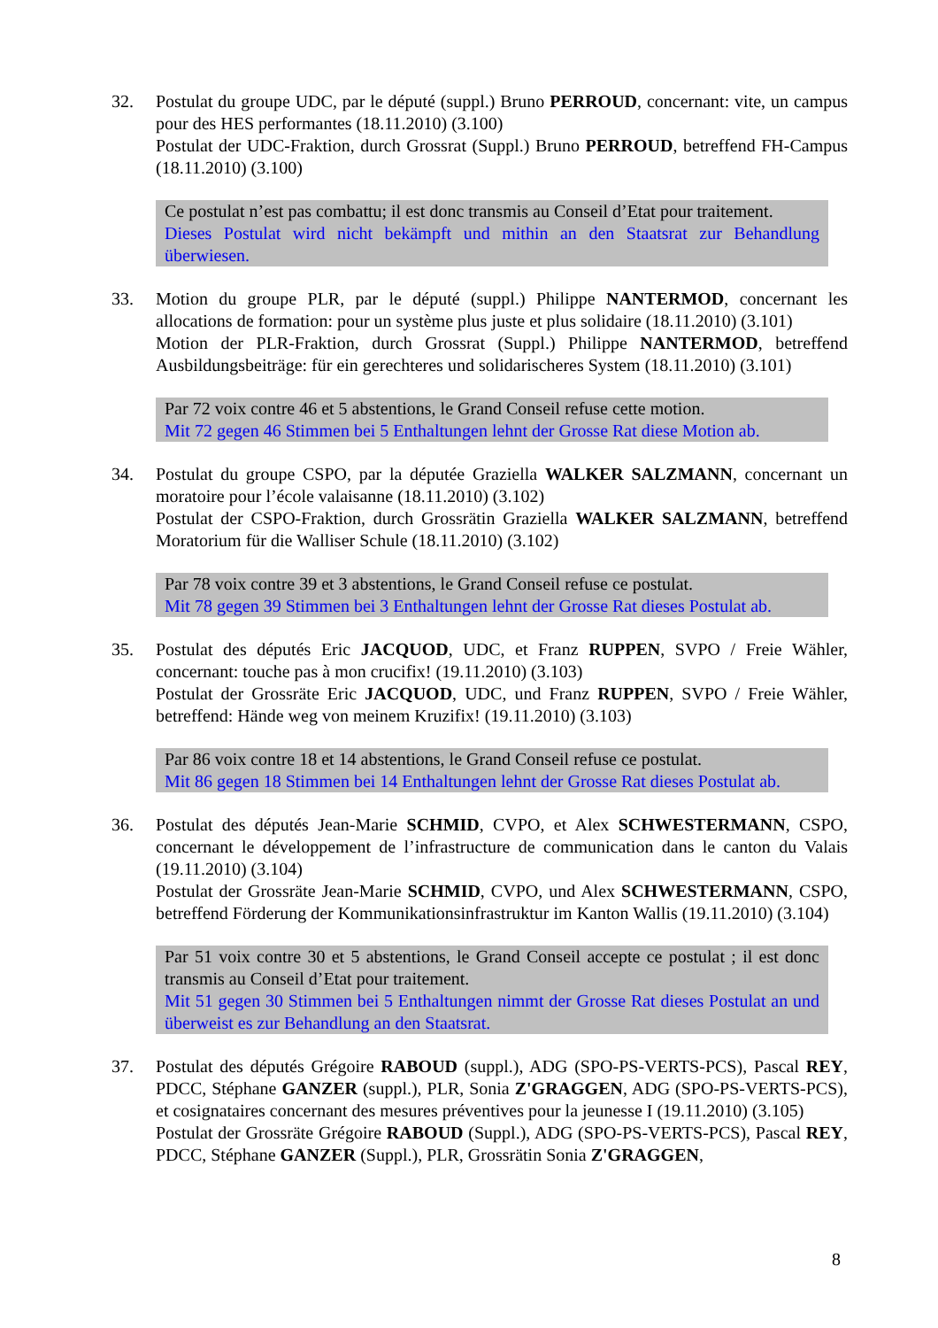32. Postulat du groupe UDC, par le député (suppl.) Bruno PERROUD, concernant: vite, un campus pour des HES performantes (18.11.2010) (3.100)
Postulat der UDC-Fraktion, durch Grossrat (Suppl.) Bruno PERROUD, betreffend FH-Campus (18.11.2010) (3.100)
Ce postulat n’est pas combattu; il est donc transmis au Conseil d’Etat pour traitement.
Dieses Postulat wird nicht bekämpft und mithin an den Staatsrat zur Behandlung überwiesen.
33. Motion du groupe PLR, par le député (suppl.) Philippe NANTERMOD, concernant les allocations de formation: pour un système plus juste et plus solidaire (18.11.2010) (3.101)
Motion der PLR-Fraktion, durch Grossrat (Suppl.) Philippe NANTERMOD, betreffend Ausbildungsbeiträge: für ein gerechteres und solidarischeres System (18.11.2010) (3.101)
Par 72 voix contre 46 et 5 abstentions, le Grand Conseil refuse cette motion.
Mit 72 gegen 46 Stimmen bei 5 Enthaltungen lehnt der Grosse Rat diese Motion ab.
34. Postulat du groupe CSPO, par la députée Graziella WALKER SALZMANN, concernant un moratoire pour l’école valaisanne (18.11.2010) (3.102)
Postulat der CSPO-Fraktion, durch Grossrätin Graziella WALKER SALZMANN, betreffend Moratorium für die Walliser Schule (18.11.2010) (3.102)
Par 78 voix contre 39 et 3 abstentions, le Grand Conseil refuse ce postulat.
Mit 78 gegen 39 Stimmen bei 3 Enthaltungen lehnt der Grosse Rat dieses Postulat ab.
35. Postulat des députés Eric JACQUOD, UDC, et Franz RUPPEN, SVPO / Freie Wähler, concernant: touche pas à mon crucifix! (19.11.2010) (3.103)
Postulat der Grossräte Eric JACQUOD, UDC, und Franz RUPPEN, SVPO / Freie Wähler, betreffend: Hände weg von meinem Kruzifix! (19.11.2010) (3.103)
Par 86 voix contre 18 et 14 abstentions, le Grand Conseil refuse ce postulat.
Mit 86 gegen 18 Stimmen bei 14 Enthaltungen lehnt der Grosse Rat dieses Postulat ab.
36. Postulat des députés Jean-Marie SCHMID, CVPO, et Alex SCHWESTERMANN, CSPO, concernant le développement de l’infrastructure de communication dans le canton du Valais (19.11.2010) (3.104)
Postulat der Grossräte Jean-Marie SCHMID, CVPO, und Alex SCHWESTERMANN, CSPO, betreffend Förderung der Kommunikationsinfrastruktur im Kanton Wallis (19.11.2010) (3.104)
Par 51 voix contre 30 et 5 abstentions, le Grand Conseil accepte ce postulat ; il est donc transmis au Conseil d’Etat pour traitement.
Mit 51 gegen 30 Stimmen bei 5 Enthaltungen nimmt der Grosse Rat dieses Postulat an und überweist es zur Behandlung an den Staatsrat.
37. Postulat des députés Grégoire RABOUD (suppl.), ADG (SPO-PS-VERTS-PCS), Pascal REY, PDCC, Stéphane GANZER (suppl.), PLR, Sonia Z'GRAGGEN, ADG (SPO-PS-VERTS-PCS), et cosignataires concernant des mesures préventives pour la jeunesse I (19.11.2010) (3.105)
Postulat der Grossräte Grégoire RABOUD (Suppl.), ADG (SPO-PS-VERTS-PCS), Pascal REY, PDCC, Stéphane GANZER (Suppl.), PLR, Grossrätin Sonia Z'GRAGGEN,
8